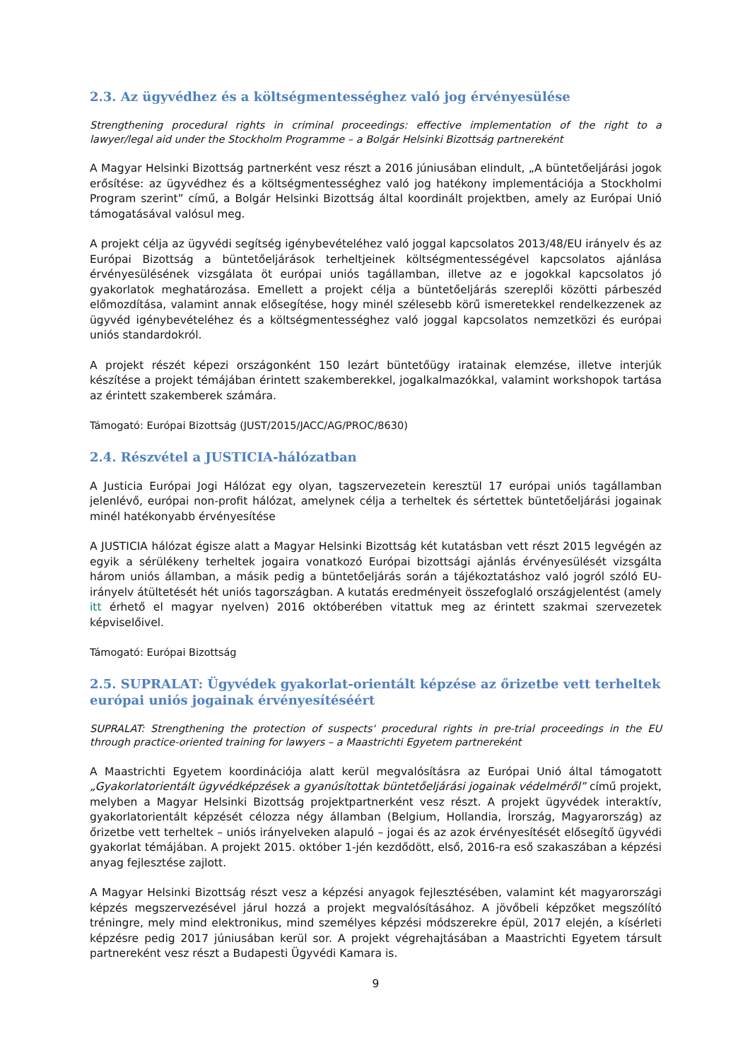2.3. Az ügyvédhez és a költségmentességhez való jog érvényesülése
Strengthening procedural rights in criminal proceedings: effective implementation of the right to a lawyer/legal aid under the Stockholm Programme – a Bolgár Helsinki Bizottság partnereként
A Magyar Helsinki Bizottság partnerként vesz részt a 2016 júniusában elindult, „A büntetőeljárási jogok erősítése: az ügyvédhez és a költségmentességhez való jog hatékony implementációja a Stockholmi Program szerint” című, a Bolgár Helsinki Bizottság által koordinált projektben, amely az Európai Unió támogatásával valósul meg.
A projekt célja az ügyvédi segítség igénybevételéhez való joggal kapcsolatos 2013/48/EU irányelv és az Európai Bizottság a büntetőeljárások terheltjeinek költségmentességével kapcsolatos ajánlása érvényesülésének vizsgálata öt európai uniós tagállamban, illetve az e jogokkal kapcsolatos jó gyakorlatok meghatározása. Emellett a projekt célja a büntetőeljárás szereplői közötti párbeszéd előmozdítása, valamint annak elősegítése, hogy minél szélesebb körű ismeretekkel rendelkezzenek az ügyvéd igénybevételéhez és a költségmentességhez való joggal kapcsolatos nemzetközi és európai uniós standardokról.
A projekt részét képezi országonként 150 lezárt büntetőügy iratainak elemzése, illetve interjúk készítése a projekt témájában érintett szakemberekkel, jogalkalmazókkal, valamint workshopok tartása az érintett szakemberek számára.
Támogató: Európai Bizottság (JUST/2015/JACC/AG/PROC/8630)
2.4. Részvétel a JUSTICIA-hálózatban
A Justicia Európai Jogi Hálózat egy olyan, tagszervezetein keresztül 17 európai uniós tagállamban jelenlévő, európai non-profit hálózat, amelynek célja a terheltek és sértettek büntetőeljárási jogainak minél hatékonyabb érvényesítése
A JUSTICIA hálózat égisze alatt a Magyar Helsinki Bizottság két kutatásban vett részt 2015 legvégén az egyik a sérülékeny terheltek jogaira vonatkozó Európai bizottsági ajánlás érvényesülését vizsgálta három uniós államban, a másik pedig a büntetőeljárás során a tájékoztatáshoz való jogról szóló EU-irányelv átültetését hét uniós tagországban. A kutatás eredményeit összefoglaló országjelentést (amely itt érhető el magyar nyelven) 2016 októberében vitattuk meg az érintett szakmai szervezetek képviselőivel.
Támogató: Európai Bizottság
2.5. SUPRALAT: Ügyvédek gyakorlat-orientált képzése az őrizetbe vett terheltek európai uniós jogainak érvényesítéséért
SUPRALAT: Strengthening the protection of suspects' procedural rights in pre-trial proceedings in the EU through practice-oriented training for lawyers – a Maastrichti Egyetem partnereként
A Maastrichti Egyetem koordinációja alatt kerül megvalósításra az Európai Unió által támogatott „Gyakorlatorientált ügyvédképzések a gyanúsítottak büntetőeljárási jogainak védelméről” című projekt, melyben a Magyar Helsinki Bizottság projektpartnerként vesz részt. A projekt ügyvédek interaktív, gyakorlatorientált képzését célozza négy államban (Belgium, Hollandia, Írország, Magyarország) az őrizetbe vett terheltek – uniós irányelveken alapuló – jogai és az azok érvényesítését elősegítő ügyvédi gyakorlat témájában. A projekt 2015. október 1-jén kezdődött, első, 2016-ra eső szakaszában a képzési anyag fejlesztése zajlott.
A Magyar Helsinki Bizottság részt vesz a képzési anyagok fejlesztésében, valamint két magyarországi képzés megszervezésével járul hozzá a projekt megvalósításához. A jövőbeli képzőket megszólító tréningre, mely mind elektronikus, mind személyes képzési módszerekre épül, 2017 elején, a kísérleti képzésre pedig 2017 júniusában kerül sor. A projekt végrehajtásában a Maastrichti Egyetem társult partnereként vesz részt a Budapesti Ügyvédi Kamara is.
9